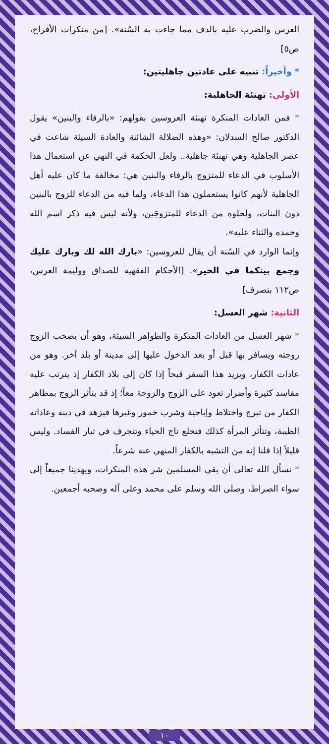العرس والضرب عليه بالدف مما جاءت به السُنة». [من منكرات الأفراح، ص٥]
* وأخيراً: تنبيه على عادتين جاهليتين:
الأولى: تهنئة الجاهلية:
* فمن العادات المنكرة تهنئة العروسين بقولهم: «بالرفاء والبنين» يقول الدكتور صالح السدلان: «وهذه الضلالة الشائنة والعادة السيئة شاعت في عصر الجاهلية وهي تهنئة جاهلية.. ولعل الحكمة في النهي عن استعمال هذا الأسلوب في الدعاء للمتزوج بالرفاء والبنين هي: مخالفة ما كان عليه أهل الجاهلية لأنهم كانوا يستعملون هذا الدعاء، ولما فيه من الدعاء للزوج بالبنين دون البنات، ولخلوه من الدعاء للمتزوجَين، ولأنه ليس فيه ذكر اسم الله وحمده والثناء عليه».
وإنما الوارد في السُنة أن يقال للعروسين: «بارك الله لك وبارك عليك وجمع بينكما في الخير». [الأحكام الفقهية للصداق ووليمة العرس، ص١١٢ بتصرف]
الثانية: شهر العسل:
* شهر العسل من العادات المنكرة والظواهر السيئة، وهو أن يصحب الزوج زوجته ويسافر بها قبل أو بعد الدخول عليها إلى مدينة أو بلد آخر. وهو من عادات الكفار، ويزيد هذا السفر قبحاً إذا كان إلى بلاد الكفار إذ يترتب عليه مفاسد كثيرة وأضرار تعود على الزوج والزوجة معاً؛ إذ قد يتأثر الزوج بمظاهر الكفار من تبرج واختلاط وإباحية وشرب خمور وغيرها فيزهد في دينه وعاداته الطيبة، وتتأثر المرأة كذلك فتخلع تاج الحياء وتنجرف في تيار الفساد. وليس قليلاً إذا قلنا إنه من التشبه بالكفار المنهي عنه شرعاً.
* نسأل الله تعالى أن يقي المسلمين شر هذه المنكرات، ويهدينا جميعاً إلى سواء الصراط، وصلى الله وسلم على محمد وعلى آله وصحبه أجمعين.
١٠